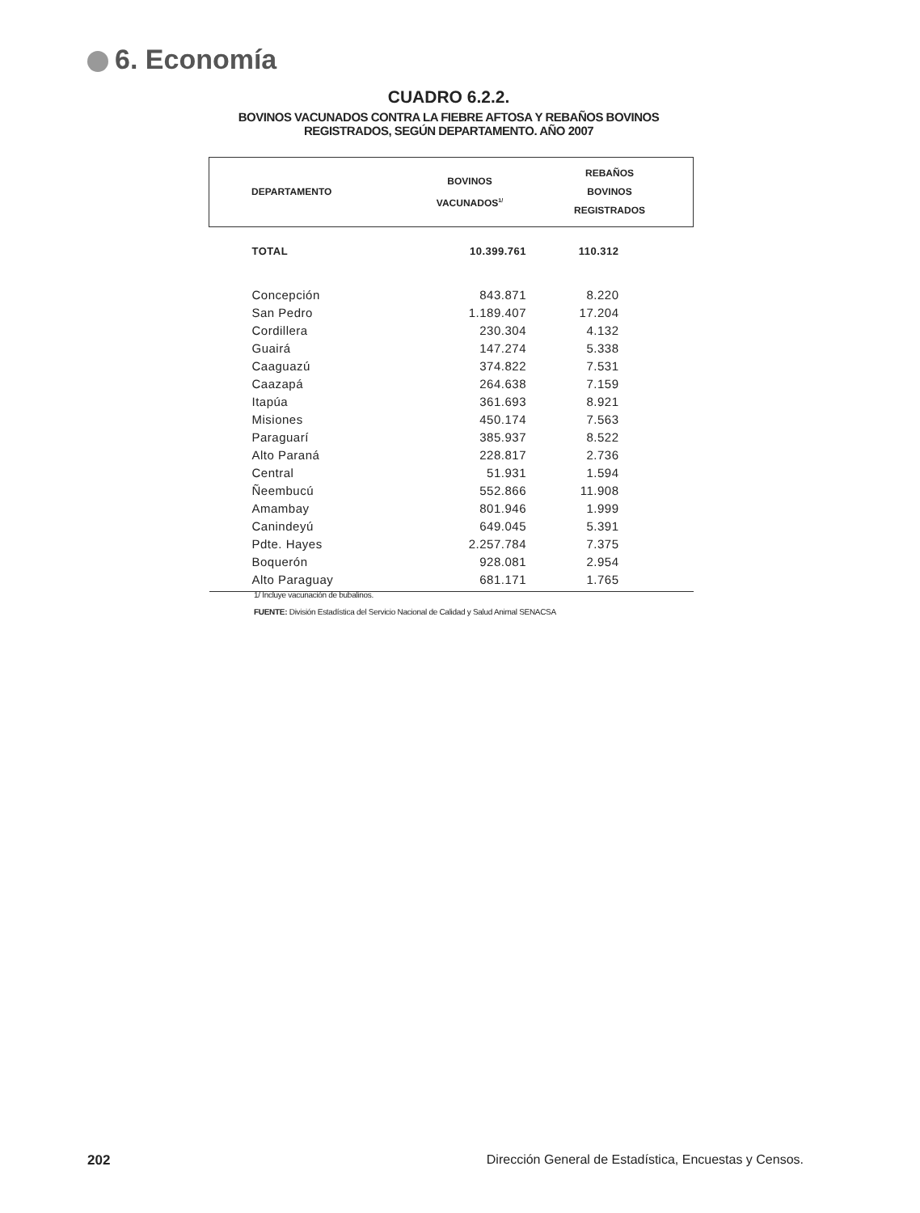6. Economía
CUADRO 6.2.2.
BOVINOS VACUNADOS CONTRA LA FIEBRE AFTOSA Y REBAÑOS BOVINOS
REGISTRADOS, SEGÚN DEPARTAMENTO. AÑO 2007
| DEPARTAMENTO | BOVINOS VACUNADOS<sup>1/</sup> | REBAÑOS BOVINOS REGISTRADOS |
| --- | --- | --- |
| TOTAL | 10.399.761 | 110.312 |
| Concepción | 843.871 | 8.220 |
| San Pedro | 1.189.407 | 17.204 |
| Cordillera | 230.304 | 4.132 |
| Guairá | 147.274 | 5.338 |
| Caaguazú | 374.822 | 7.531 |
| Caazapá | 264.638 | 7.159 |
| Itapúa | 361.693 | 8.921 |
| Misiones | 450.174 | 7.563 |
| Paraguarí | 385.937 | 8.522 |
| Alto Paraná | 228.817 | 2.736 |
| Central | 51.931 | 1.594 |
| Ñeembucú | 552.866 | 11.908 |
| Amambay | 801.946 | 1.999 |
| Canindeyú | 649.045 | 5.391 |
| Pdte. Hayes | 2.257.784 | 7.375 |
| Boquerón | 928.081 | 2.954 |
| Alto Paraguay | 681.171 | 1.765 |
1/ Incluye vacunación de bubalinos.
FUENTE: División Estadística del Servicio Nacional de Calidad y Salud Animal SENACSA
202 Dirección General de Estadística, Encuestas y Censos.